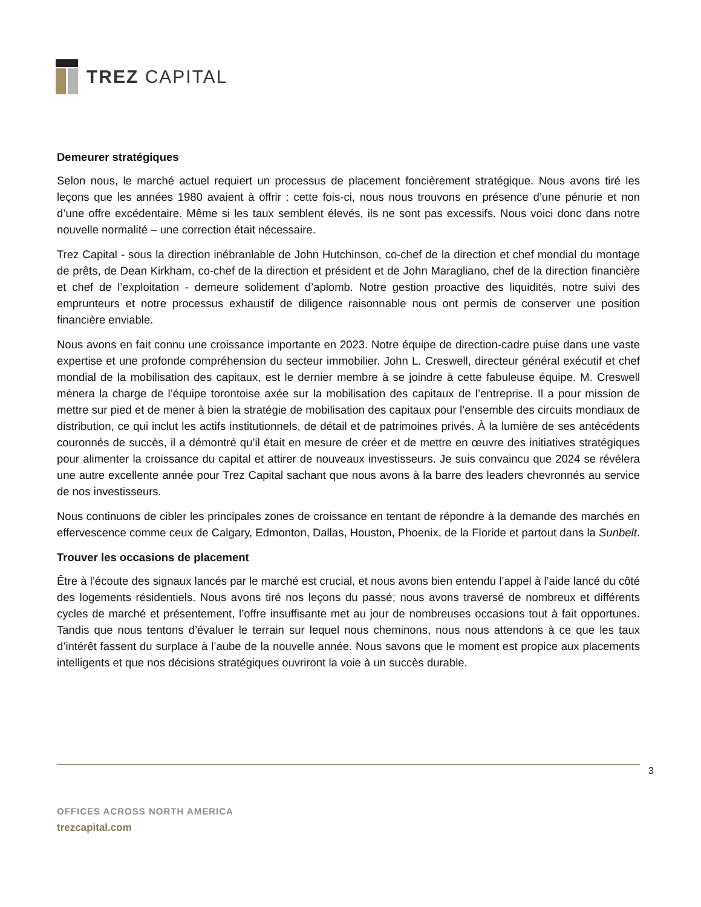TREZ CAPITAL
Demeurer stratégiques
Selon nous, le marché actuel requiert un processus de placement foncièrement stratégique. Nous avons tiré les leçons que les années 1980 avaient à offrir : cette fois-ci, nous nous trouvons en présence d’une pénurie et non d’une offre excédentaire. Même si les taux semblent élevés, ils ne sont pas excessifs. Nous voici donc dans notre nouvelle normalité – une correction était nécessaire.
Trez Capital - sous la direction inébranlable de John Hutchinson, co-chef de la direction et chef mondial du montage de prêts, de Dean Kirkham, co-chef de la direction et président et de John Maragliano, chef de la direction financière et chef de l’exploitation - demeure solidement d’aplomb. Notre gestion proactive des liquidités, notre suivi des emprunteurs et notre processus exhaustif de diligence raisonnable nous ont permis de conserver une position financière enviable.
Nous avons en fait connu une croissance importante en 2023. Notre équipe de direction-cadre puise dans une vaste expertise et une profonde compréhension du secteur immobilier. John L. Creswell, directeur général exécutif et chef mondial de la mobilisation des capitaux, est le dernier membre à se joindre à cette fabuleuse équipe. M. Creswell mènera la charge de l’équipe torontoise axée sur la mobilisation des capitaux de l’entreprise. Il a pour mission de mettre sur pied et de mener à bien la stratégie de mobilisation des capitaux pour l’ensemble des circuits mondiaux de distribution, ce qui inclut les actifs institutionnels, de détail et de patrimoines privés. À la lumière de ses antécédents couronnés de succès, il a démontré qu’il était en mesure de créer et de mettre en œuvre des initiatives stratégiques pour alimenter la croissance du capital et attirer de nouveaux investisseurs. Je suis convaincu que 2024 se révélera une autre excellente année pour Trez Capital sachant que nous avons à la barre des leaders chevronnés au service de nos investisseurs.
Nous continuons de cibler les principales zones de croissance en tentant de répondre à la demande des marchés en effervescence comme ceux de Calgary, Edmonton, Dallas, Houston, Phoenix, de la Floride et partout dans la Sunbelt.
Trouver les occasions de placement
Être à l’écoute des signaux lancés par le marché est crucial, et nous avons bien entendu l’appel à l’aide lancé du côté des logements résidentiels. Nous avons tiré nos leçons du passé; nous avons traversé de nombreux et différents cycles de marché et présentement, l’offre insuffisante met au jour de nombreuses occasions tout à fait opportunes. Tandis que nous tentons d’évaluer le terrain sur lequel nous cheminons, nous nous attendons à ce que les taux d’intérêt fassent du surplace à l’aube de la nouvelle année. Nous savons que le moment est propice aux placements intelligents et que nos décisions stratégiques ouvriront la voie à un succès durable.
3
OFFICES ACROSS NORTH AMERICA
trezcapital.com